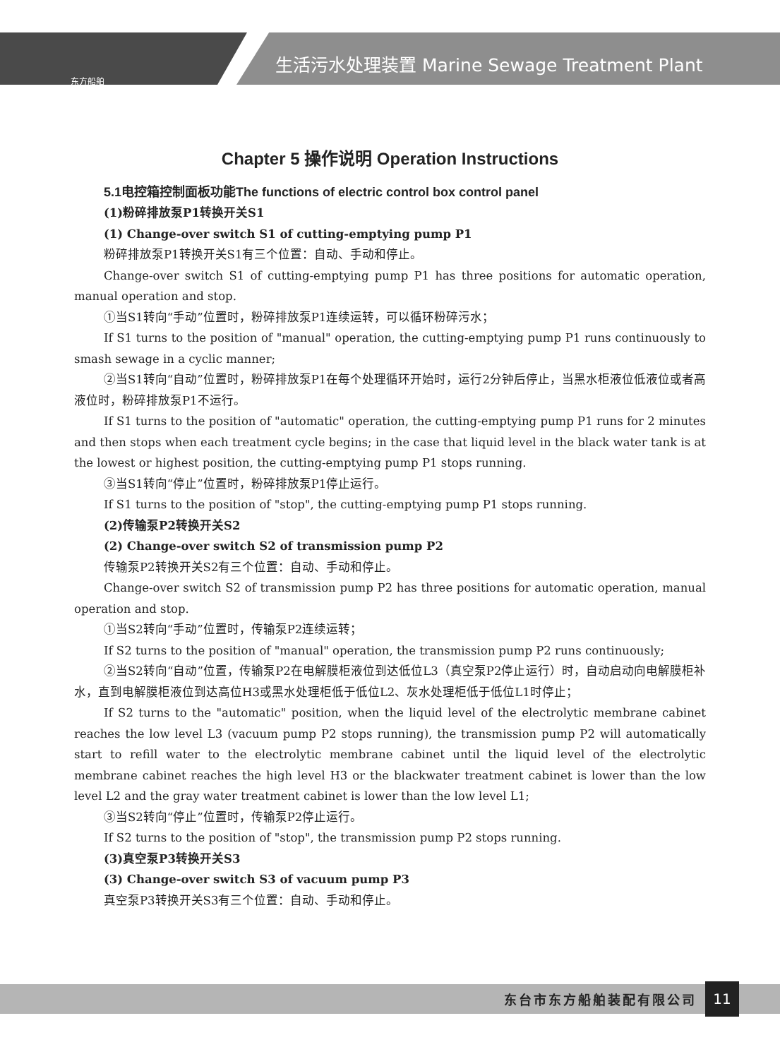生活污水处理装置 Marine Sewage Treatment Plant
东方船舶
Chapter 5 操作说明 Operation Instructions
5.1电控箱控制面板功能The functions of electric control box control panel
(1)粉碎排放泵P1转换开关S1
(1) Change-over switch S1 of cutting-emptying pump P1
粉碎排放泵P1转换开关S1有三个位置：自动、手动和停止。
Change-over switch S1 of cutting-emptying pump P1 has three positions for automatic operation, manual operation and stop.
①当S1转向“手动”位置时，粉碎排放泵P1连续运转，可以循环粉碎污水；
If S1 turns to the position of "manual" operation, the cutting-emptying pump P1 runs continuously to smash sewage in a cyclic manner;
②当S1转向“自动”位置时，粉碎排放泵P1在每个处理循环开始时，运行2分钟后停止，当黑水柜液位低液位或者高液位时，粉碎排放泵P1不运行。
If S1 turns to the position of "automatic" operation, the cutting-emptying pump P1 runs for 2 minutes and then stops when each treatment cycle begins; in the case that liquid level in the black water tank is at the lowest or highest position, the cutting-emptying pump P1 stops running.
③当S1转向“停止”位置时，粉碎排放泵P1停止运行。
If S1 turns to the position of "stop", the cutting-emptying pump P1 stops running.
(2)传输泵P2转换开关S2
(2) Change-over switch S2 of transmission pump P2
传输泵P2转换开关S2有三个位置：自动、手动和停止。
Change-over switch S2 of transmission pump P2 has three positions for automatic operation, manual operation and stop.
①当S2转向“手动”位置时，传输泵P2连续运转；
If S2 turns to the position of "manual" operation, the transmission pump P2 runs continuously;
②当S2转向“自动”位置，传输泵P2在电解膜柜液位到达低位L3（真空泵P2停止运行）时，自动启动向电解膜柜补水，直到电解膜柜液位到达高位H3或黑水处理柜低于低位L2、灰水处理柜低于低位L1时停止；
If S2 turns to the "automatic" position, when the liquid level of the electrolytic membrane cabinet reaches the low level L3 (vacuum pump P2 stops running), the transmission pump P2 will automatically start to refill water to the electrolytic membrane cabinet until the liquid level of the electrolytic membrane cabinet reaches the high level H3 or the blackwater treatment cabinet is lower than the low level L2 and the gray water treatment cabinet is lower than the low level L1;
③当S2转向“停止”位置时，传输泵P2停止运行。
If S2 turns to the position of "stop", the transmission pump P2 stops running.
(3)真空泵P3转换开关S3
(3) Change-over switch S3 of vacuum pump P3
真空泵P3转换开关S3有三个位置：自动、手动和停止。
东台市东方船舶装配有限公司 11